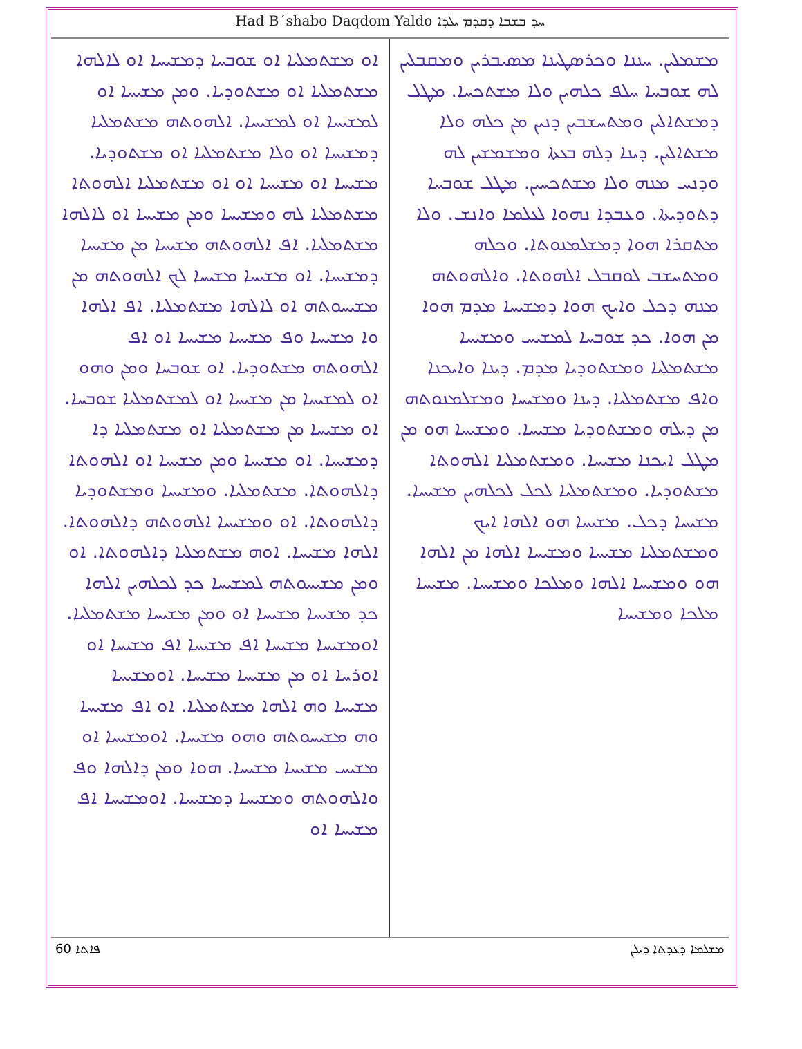Had B´shabo Daqdom Yaldo ܚܕ ܒܫܒܐ ܕܩܕܡ ܝܠܕܐ
ܡܫܡܠܝܢ. ܚܢܢܐ ܘܟܪܣܛܝܢܐ ܡܣܝܒܪܝܢ ܘܡܩܒܠܝܢ ܠܗ ܫܘܒܚܐ ܚܠܦ ܟܠܗܝܢ ܘܠܐ ܡܫܬܟܚܐ. ܡܛܠ ܕܡܫܬܐܠܝܢ ܘܡܬܚܫܒܝܢ ܕܢܝܢ ܡܢ ܟܠܗ ܘܠܐ ܡܫܬܐܠܝܢ. ܕܝܢܐ ܕܠܗ ܒܥܬܐ ܘܡܫܡܫܝܢ ܠܗ ܘܕܢܚ ܡܢܗ ܘܠܐ ܡܫܬܟܚܝܢ. ܡܛܠ ܫܘܒܚܐ ܕܬܘܕܝܬܐ. ܘܥܒܕܐ ܢܗܘܐ ܠܥܠܡܐ ܘܐܢܫ. ܘܠܐ ܡܬܩܪܐ ܗܘܐ ܕܡܫܠܡܢܘܬܐ. ܘܟܠܗ ܘܡܬܚܫܒ ܠܘܩܒܠ ܐܠܗܘܬܐ. ܘܐܠܗܘܬܗ ܡܢܗ ܕܟܠ ܘܐܝܟ ܗܘܐ ܕܡܫܝܚܐ ܡܕܡ ܗܘܐ ܡܢ ܗܘܐ. ܟܕ ܫܘܒܚܐ ܠܡܫܝܚ ܘܡܫܝܚܐ ܡܫܬܡܠܝܐ ܘܡܫܬܘܕܝܐ ܡܕܡ. ܕܝܢܐ ܘܐܝܟܢܐ ܘܐܦ ܡܫܬܡܠܝܐ. ܕܝܢܐ ܘܡܫܝܚܐ ܘܡܫܠܡܢܘܬܗ ܡܢ ܕܝܠܗ ܘܡܫܬܘܕܝܐ ܡܫܝܚܐ. ܘܡܫܝܚܐ ܗܘ ܡܢ ܡܛܠ ܐܝܟܢܐ ܡܫܝܚܐ. ܘܡܫܬܡܠܝܐ ܐܠܗܘܬܐ ܡܫܬܘܕܝܐ. ܘܡܫܬܡܠܝܐ ܠܟܠ ܠܟܠܗܝܢ ܡܫܝܚܐ. ܡܫܝܚܐ ܕܟܠ. ܡܫܝܚܐ ܗܘ ܐܠܗܐ ܐܝܟ ܘܡܫܬܡܠܝܐ ܡܫܝܚܐ ܘܡܫܝܚܐ ܐܠܗܐ ܡܢ ܐܠܗܐ ܗܘ ܘܡܫܝܚܐ ܐܠܗܐ ܘܡܠܟܐ ܘܡܫܝܚܐ. ܡܫܝܚܐ ܡܠܟܐ ܘܡܫܝܚܐ
ܐܘ ܡܫܬܡܠܝܐ ܐܘ ܫܘܒܚܐ ܕܡܫܝܚܐ ܐܘ ܠܐܠܗܐ ܡܫܬܡܠܝܐ ܐܘ ܡܫܬܘܕܝܐ. ܘܡܢ ܡܫܝܚܐ ܐܘ ܠܡܫܝܚܐ ܐܘ ܠܡܫܝܚܐ. ܐܠܗܘܬܗ ܡܫܬܡܠܝܐ ܕܡܫܝܚܐ ܐܘ ܘܠܐ ܡܫܬܡܠܝܐ ܐܘ ܡܫܬܘܕܝܐ. ܡܫܝܚܐ ܐܘ ܡܫܝܚܐ ܐܘ ܐܘ ܡܫܬܡܠܝܐ ܐܠܗܘܬܐ ܡܫܬܡܠܝܐ ܠܗ ܘܡܫܝܚܐ ܘܡܢ ܡܫܝܚܐ ܐܘ ܠܐܠܗܐ ܡܫܬܡܠܝܐ. ܐܦ ܐܠܗܘܬܗ ܡܫܝܚܐ ܡܢ ܡܫܝܚܐ ܕܡܫܝܚܐ. ܐܘ ܡܫܝܚܐ ܡܫܝܚܐ ܠܟ ܐܠܗܘܬܗ ܡܢ ܡܫܝܚܘܬܗ ܐܘ ܠܐܠܗܐ ܡܫܬܡܠܝܐ. ܐܦ ܐܠܗܐ ܘܐ ܡܫܝܚܐ ܘܦ ܡܫܝܚܐ ܡܫܝܚܐ ܐܘ ܐܦ ܐܠܗܘܬܗ ܡܫܬܘܕܝܐ. ܐܘ ܫܘܒܚܐ ܘܡܢ ܘܗܘ ܐܘ ܠܡܫܝܚܐ ܡܢ ܡܫܝܚܐ ܐܘ ܠܡܫܬܡܠܝܐ ܫܘܒܚܐ. ܐܘ ܡܫܝܚܐ ܡܢ ܡܫܬܡܠܝܐ ܐܘ ܡܫܬܡܠܝܐ ܕܐ ܕܡܫܝܚܐ. ܐܘ ܡܫܝܚܐ ܘܡܢ ܡܫܝܚܐ ܐܘ ܐܠܗܘܬܐ ܕܐܠܗܘܬܐ. ܡܫܬܡܠܝܐ. ܘܡܫܝܚܐ ܘܡܫܬܘܕܝܐ ܕܐܠܗܘܬܐ. ܐܘ ܘܡܫܝܚܐ ܐܠܗܘܬܗ ܕܐܠܗܘܬܐ. ܐܠܗܐ ܡܫܝܚܐ. ܐܘܗ ܡܫܬܡܠܝܐ ܕܐܠܗܘܬܐ. ܐܘ ܘܡܢ ܡܫܝܚܘܬܗ ܠܡܫܝܚܐ ܟܕ ܠܟܠܗܝܢ ܐܠܗܐ ܟܕ ܡܫܝܚܐ ܡܫܝܚܐ ܐܘ ܘܡܢ ܡܫܝܚܐ ܡܫܬܡܠܝܐ. ܐܘܡܫܝܚܐ ܡܫܝܚܐ ܐܦ ܡܫܝܚܐ ܐܦ ܡܫܝܚܐ ܐܘ ܐܘܪܚܐ ܐܘ ܡܢ ܡܫܝܚܐ ܡܫܝܚܐ. ܐܘܡܫܝܚܐ ܡܫܝܚܐ ܘܗ ܐܠܗܐ ܡܫܬܡܠܝܐ. ܐܘ ܐܦ ܡܫܝܚܐ ܘܗ ܡܫܝܚܘܬܗ ܘܗܘ ܡܫܝܚܐ. ܐܘܡܫܝܚܐ ܐܘ ܡܫܝܚ ܡܫܝܚܐ ܡܫܝܚܐ. ܗܘܐ ܘܡܢ ܕܐܠܗܐ ܘܦ ܘܐܠܗܘܬܗ ܘܡܫܝܚܐ ܕܡܫܝܚܐ. ܐܘܡܫܝܚܐ ܐܦ ܡܫܝܚܐ ܐܘ
60 ܦܐܬܐ ܡܫܠܡܐ ܕܥܕܬܐ ܕܝܠܢ